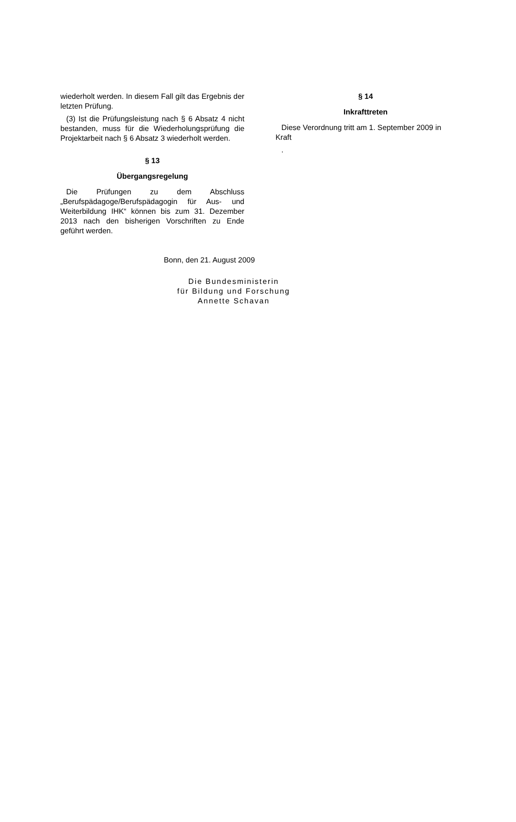wiederholt werden. In diesem Fall gilt das Ergebnis der letzten Prüfung.
(3) Ist die Prüfungsleistung nach § 6 Absatz 4 nicht bestanden, muss für die Wiederholungsprüfung die Projektarbeit nach § 6 Absatz 3 wiederholt werden.
§ 13
Übergangsregelung
Die Prüfungen zu dem Abschluss „Berufspädagoge/Berufspädagogin für Aus- und Weiterbildung IHK“ können bis zum 31. Dezember 2013 nach den bisherigen Vorschriften zu Ende geführt werden.
§ 14
Inkrafttreten
Diese Verordnung tritt am 1. September 2009 in Kraft
.
Bonn, den 21. August 2009
Die Bundesministerin
für Bildung und Forschung
Annette Schavan